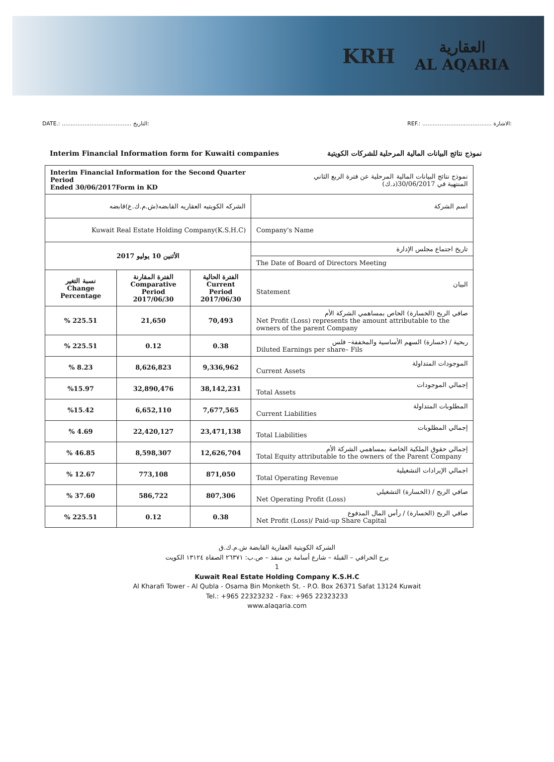KRH
العقارية
AL AQARIA
DATE.: ........................................ التاريخ:
REF.: ........................................ الاشارة:
Interim Financial Information form for Kuwaiti companies
نموذج نتائج البيانات المالية المرحلية للشركات الكويتية
| Interim Financial Information for the Second Quarter Period Ended 30/06/2017Form in KD | | | نموذج نتائج البيانات المالية المرحلية عن فترة الربع الثاني المنتهية في 30/06/2017(د.ك) |
| الشركه الكويتيه العقاريه القابضه(ش.م.ك.ع)قابضه | | | اسم الشركة |
| Kuwait Real Estate Holding Company(K.S.H.C) | | | Company's Name |
| الأثنين 10 يوليو 2017 | | | تاريخ اجتماع مجلس الإدارة |
| | | | The Date of Board of Directors Meeting |
| نسبة التغير Change Percentage | الفترة المقارنة Comparative Period 2017/06/30 | الفترة الحالية Current Period 2017/06/30 | البيان Statement |
| % 225.51 | 21,650 | 70,493 | صافي الربح (الخسارة) الخاص بمساهمي الشركة الأم Net Profit (Loss) represents the amount attributable to the owners of the parent Company |
| % 225.51 | 0.12 | 0.38 | ربحية / (خسارة) السهم الأساسية والمخففة– فلس Diluted Earnings per share– Fils |
| % 8.23 | 8,626,823 | 9,336,962 | الموجودات المتداولة Current Assets |
| %15.97 | 32,890,476 | 38,142,231 | إجمالي الموجودات Total Assets |
| %15.42 | 6,652,110 | 7,677,565 | المطلوبات المتداولة Current Liabilities |
| % 4.69 | 22,420,127 | 23,471,138 | إجمالي المطلوبات Total Liabilities |
| % 46.85 | 8,598,307 | 12,626,704 | إجمالي حقوق الملكية الخاصة بمساهمي الشركة الأم Total Equity attributable to the owners of the Parent Company |
| % 12.67 | 773,108 | 871,050 | اجمالي الإيرادات التشغيلية Total Operating Revenue |
| % 37.60 | 586,722 | 807,306 | صافي الربح / (الخسارة) التشغيلي Net Operating Profit (Loss) |
| % 225.51 | 0.12 | 0.38 | صافي الربح (الخسارة) / رأس المال المدفوع Net Profit (Loss)/ Paid-up Share Capital |
الشركة الكويتية العقارية القابضة ش.م.ك.ق
برج الخرافي – القبلة – شارع أسامة بن منقذ – ص.ب: ٢٦٣٧١ الصفاة ١٣١٢٤ الكويت
1
Kuwait Real Estate Holding Company K.S.H.C
Al Kharafi Tower - Al Qubla - Osama Bin Monketh St. - P.O. Box 26371 Safat 13124 Kuwait
Tel.: +965 22323232 - Fax: +965 22323233
www.alaqaria.com